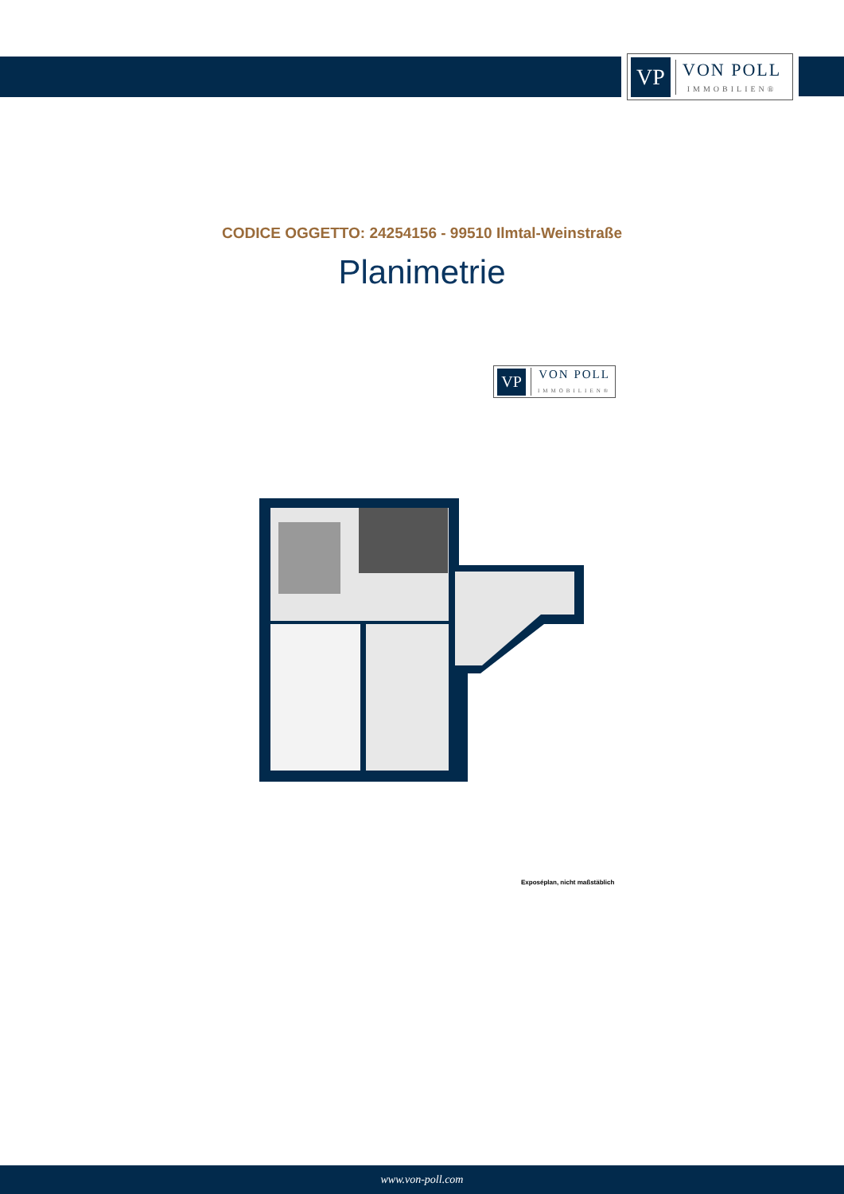VP
VON POLL
IMMOBILIEN®
CODICE OGGETTO: 24254156 - 99510 Ilmtal-Weinstraße
Planimetrie
VP
VON POLL
IMMOBILIEN®
Exposéplan, nicht maßstäblich
www.von-poll.com